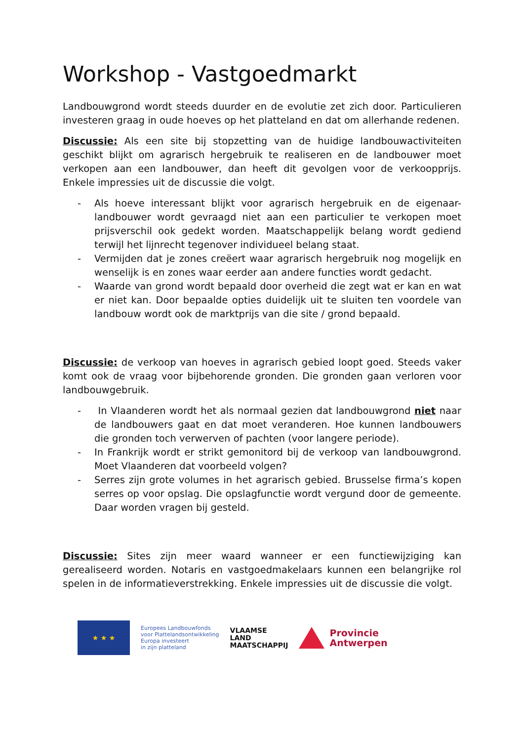Workshop - Vastgoedmarkt
Landbouwgrond wordt steeds duurder en de evolutie zet zich door. Particulieren investeren graag in oude hoeves op het platteland en dat om allerhande redenen.
Discussie: Als een site bij stopzetting van de huidige landbouwactiviteiten geschikt blijkt om agrarisch hergebruik te realiseren en de landbouwer moet verkopen aan een landbouwer, dan heeft dit gevolgen voor de verkoopprijs. Enkele impressies uit de discussie die volgt.
- Als hoeve interessant blijkt voor agrarisch hergebruik en de eigenaar-landbouwer wordt gevraagd niet aan een particulier te verkopen moet prijsverschil ook gedekt worden. Maatschappelijk belang wordt gediend terwijl het lijnrecht tegenover individueel belang staat.
- Vermijden dat je zones creëert waar agrarisch hergebruik nog mogelijk en wenselijk is en zones waar eerder aan andere functies wordt gedacht.
- Waarde van grond wordt bepaald door overheid die zegt wat er kan en wat er niet kan. Door bepaalde opties duidelijk uit te sluiten ten voordele van landbouw wordt ook de marktprijs van die site / grond bepaald.
Discussie: de verkoop van hoeves in agrarisch gebied loopt goed. Steeds vaker komt ook de vraag voor bijbehorende gronden. Die gronden gaan verloren voor landbouwgebruik.
- In Vlaanderen wordt het als normaal gezien dat landbouwgrond niet naar de landbouwers gaat en dat moet veranderen. Hoe kunnen landbouwers die gronden toch verwerven of pachten (voor langere periode).
- In Frankrijk wordt er strikt gemonitord bij de verkoop van landbouwgrond. Moet Vlaanderen dat voorbeeld volgen?
- Serres zijn grote volumes in het agrarisch gebied. Brusselse firma’s kopen serres op voor opslag. Die opslagfunctie wordt vergund door de gemeente. Daar worden vragen bij gesteld.
Discussie: Sites zijn meer waard wanneer er een functiewijziging kan gerealiseerd worden. Notaris en vastgoedmakelaars kunnen een belangrijke rol spelen in de informatieverstrekking. Enkele impressies uit de discussie die volgt.
★ ★ ★
Europees Landbouwfonds
voor Plattelandsontwikkeling
Europa investeert
in zijn platteland
VLAAMSE
LAND
MAATSCHAPPIJ
Provincie
Antwerpen